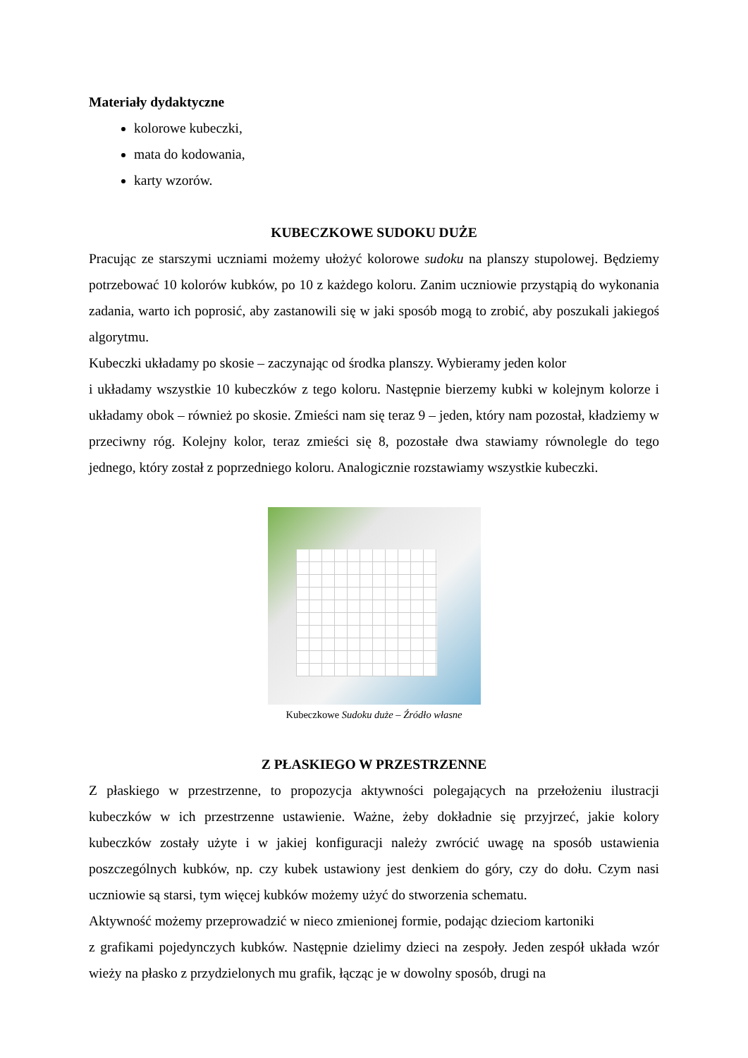Materiały dydaktyczne
kolorowe kubeczki,
mata do kodowania,
karty wzorów.
KUBECZKOWE SUDOKU DUŻE
Pracując ze starszymi uczniami możemy ułożyć kolorowe sudoku na planszy stupolowej. Będziemy potrzebować 10 kolorów kubków, po 10 z każdego koloru. Zanim uczniowie przystąpią do wykonania zadania, warto ich poprosić, aby zastanowili się w jaki sposób mogą to zrobić, aby poszukali jakiegoś algorytmu.
Kubeczki układamy po skosie – zaczynając od środka planszy. Wybieramy jeden kolor
i układamy wszystkie 10 kubeczków z tego koloru. Następnie bierzemy kubki w kolejnym kolorze i układamy obok – również po skosie. Zmieści nam się teraz 9 – jeden, który nam pozostał, kładziemy w przeciwny róg. Kolejny kolor, teraz zmieści się 8, pozostałe dwa stawiamy równolegle do tego jednego, który został z poprzedniego koloru. Analogicznie rozstawiamy wszystkie kubeczki.
Kubeczkowe Sudoku duże – Źródło własne
Z PŁASKIEGO W PRZESTRZENNE
Z płaskiego w przestrzenne, to propozycja aktywności polegających na przełożeniu ilustracji kubeczków w ich przestrzenne ustawienie. Ważne, żeby dokładnie się przyjrzeć, jakie kolory kubeczków zostały użyte i w jakiej konfiguracji należy zwrócić uwagę na sposób ustawienia poszczególnych kubków, np. czy kubek ustawiony jest denkiem do góry, czy do dołu. Czym nasi uczniowie są starsi, tym więcej kubków możemy użyć do stworzenia schematu.
Aktywność możemy przeprowadzić w nieco zmienionej formie, podając dzieciom kartoniki
z grafikami pojedynczych kubków. Następnie dzielimy dzieci na zespoły. Jeden zespół układa wzór wieży na płasko z przydzielonych mu grafik, łącząc je w dowolny sposób, drugi na